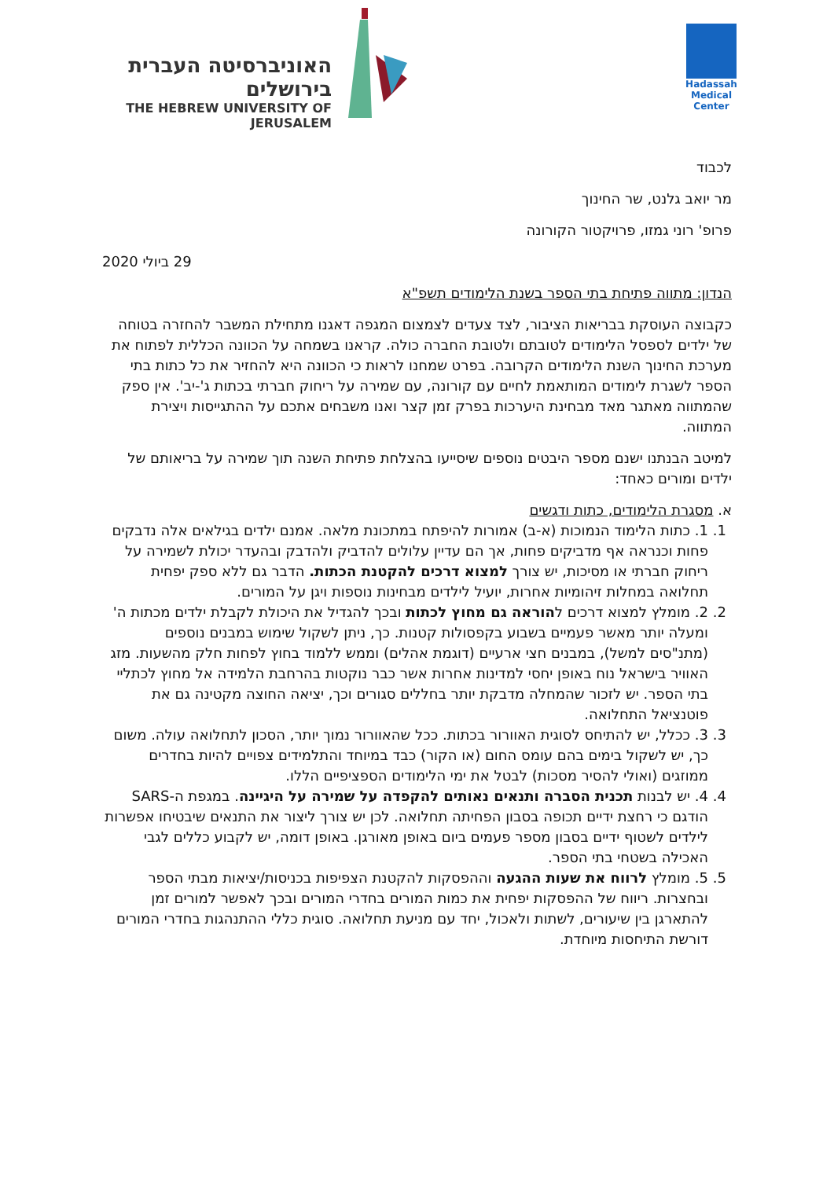האוניברסיטה העברית בירושלים
THE HEBREW UNIVERSITY OF JERUSALEM
Hadassah
Medical Center
לכבוד
מר יואב גלנט, שר החינוך
פרופ' רוני גמזו, פרויקטור הקורונה
29 ביולי 2020
הנדון: מתווה פתיחת בתי הספר בשנת הלימודים תשפ"א
כקבוצה העוסקת בבריאות הציבור, לצד צעדים לצמצום המגפה דאגנו מתחילת המשבר להחזרה בטוחה של ילדים לספסל הלימודים לטובתם ולטובת החברה כולה. קראנו בשמחה על הכוונה הכללית לפתוח את מערכת החינוך השנת הלימודים הקרובה. בפרט שמחנו לראות כי הכוונה היא להחזיר את כל כתות בתי הספר לשגרת לימודים המותאמת לחיים עם קורונה, עם שמירה על ריחוק חברתי בכתות ג'-יב'. אין ספק שהמתווה מאתגר מאד מבחינת היערכות בפרק זמן קצר ואנו משבחים אתכם על ההתגייסות ויצירת המתווה.
למיטב הבנתנו ישנם מספר היבטים נוספים שיסייעו בהצלחת פתיחת השנה תוך שמירה על בריאותם של ילדים ומורים כאחד:
א. מסגרת הלימודים, כתות ודגשים
1. 1. כתות הלימוד הנמוכות (א-ב) אמורות להיפתח במתכונת מלאה. אמנם ילדים בגילאים אלה נדבקים פחות וכנראה אף מדביקים פחות, אך הם עדיין עלולים להדביק ולהדבק ובהעדר יכולת לשמירה על ריחוק חברתי או מסיכות, יש צורך למצוא דרכים להקטנת הכתות. הדבר גם ללא ספק יפחית תחלואה במחלות זיהומיות אחרות, יועיל לילדים מבחינות נוספות ויגן על המורים.
2. 2. מומלץ למצוא דרכים להוראה גם מחוץ לכתות ובכך להגדיל את היכולת לקבלת ילדים מכתות ה' ומעלה יותר מאשר פעמיים בשבוע בקפסולות קטנות. כך, ניתן לשקול שימוש במבנים נוספים (מתנ"סים למשל), במבנים חצי ארעיים (דוגמת אהלים) וממש ללמוד בחוץ לפחות חלק מהשעות. מזג האוויר בישראל נוח באופן יחסי למדינות אחרות אשר כבר נוקטות בהרחבת הלמידה אל מחוץ לכתליי בתי הספר. יש לזכור שהמחלה מדבקת יותר בחללים סגורים וכך, יציאה החוצה מקטינה גם את פוטנציאל התחלואה.
3. 3. ככלל, יש להתיחס לסוגית האוורור בכתות. ככל שהאוורור נמוך יותר, הסכון לתחלואה עולה. משום כך, יש לשקול בימים בהם עומס החום (או הקור) כבד במיוחד והתלמידים צפויים להיות בחדרים ממוזגים (ואולי להסיר מסכות) לבטל את ימי הלימודים הספציפיים הללו.
4. 4. יש לבנות תכנית הסברה ותנאים נאותים להקפדה על שמירה על היגיינה. במגפת ה-SARS הודגם כי רחצת ידיים תכופה בסבון הפחיתה תחלואה. לכן יש צורך ליצור את התנאים שיבטיחו אפשרות לילדים לשטוף ידיים בסבון מספר פעמים ביום באופן מאורגן. באופן דומה, יש לקבוע כללים לגבי האכילה בשטחי בתי הספר.
5. 5. מומלץ לרווח את שעות ההגעה וההפסקות להקטנת הצפיפות בכניסות/יציאות מבתי הספר ובחצרות. ריווח של ההפסקות יפחית את כמות המורים בחדרי המורים ובכך לאפשר למורים זמן להתארגן בין שיעורים, לשתות ולאכול, יחד עם מניעת תחלואה. סוגית כללי ההתנהגות בחדרי המורים דורשת התיחסות מיוחדת.